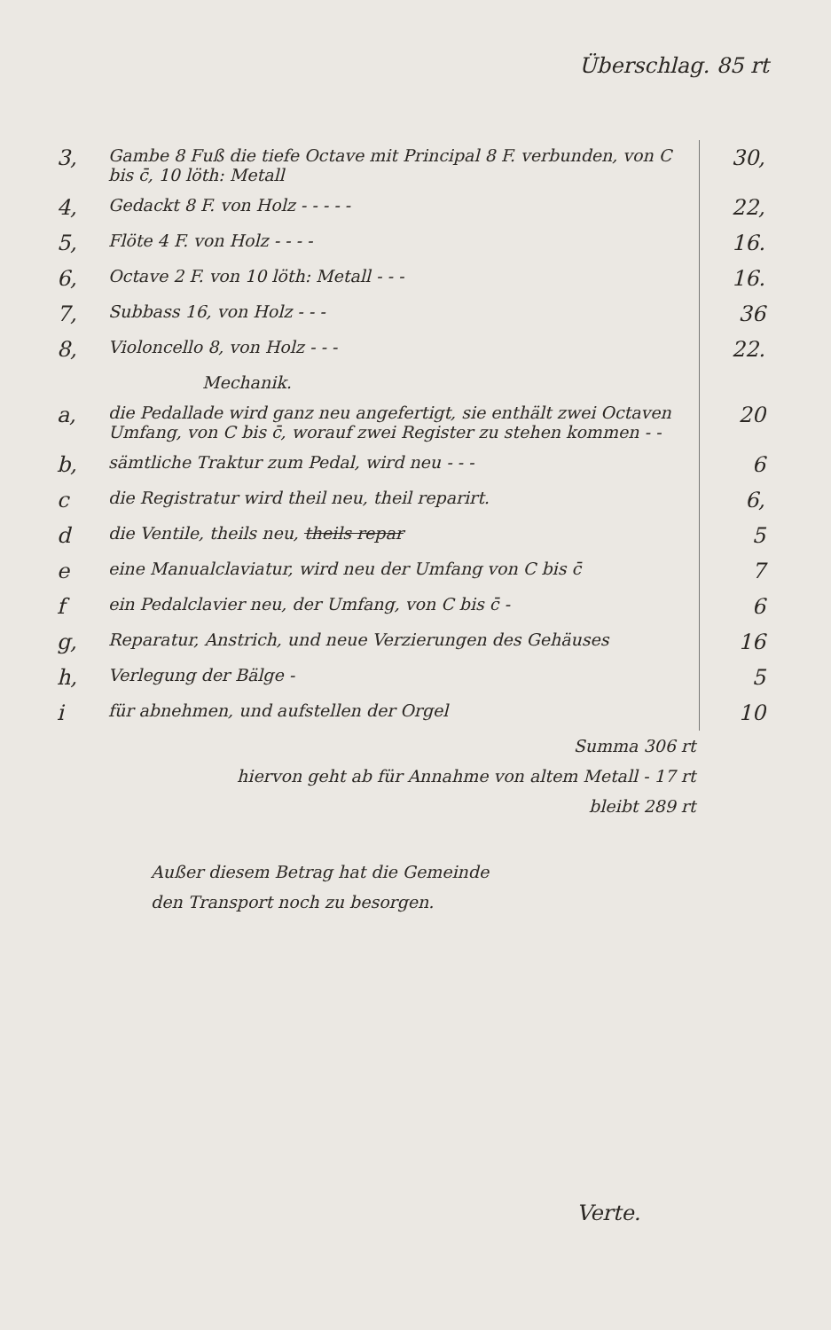Überschlag. 85 rt
| 3, | Gambe 8 Fuß die tiefe Octave mit Principal 8 F. verbunden, von C bis c̄, 10 löth: Metall | 30, |
| 4, | Gedackt 8 F. von Holz - - - - - | 22, |
| 5, | Flöte 4 F. von Holz - - - - | 16. |
| 6, | Octave 2 F. von 10 löth: Metall - - - | 16. |
| 7, | Subbass 16, von Holz - - - | 36 |
| 8, | Violoncello 8, von Holz - - - | 22. |
| | Mechanik. | |
| a, | die Pedallade wird ganz neu angefertigt, sie enthält zwei Octaven Umfang, von C bis c̄, worauf zwei Register zu stehen kommen - - | 20 |
| b, | sämtliche Traktur zum Pedal, wird neu - - - | 6 |
| c | die Registratur wird theil neu, theil reparirt. | 6, |
| d | die Ventile, theils neu, theils repar | 5 |
| e | eine Manualclaviatur, wird neu der Umfang von C bis c̄ | 7 |
| f | ein Pedalclavier neu, der Umfang, von C bis c̄ - | 6 |
| g, | Reparatur, Anstrich, und neue Verzierungen des Gehäuses | 16 |
| h, | Verlegung der Bälge - | 5 |
| i | für abnehmen, und aufstellen der Orgel | 10 |
| | Summa 306 rt | |
| | hiervon geht ab für Annahme von altem Metall - 17 rt | |
| | bleibt 289 rt | |
Außer diesem Betrag hat die Gemeinde
den Transport noch zu besorgen.
Verte.